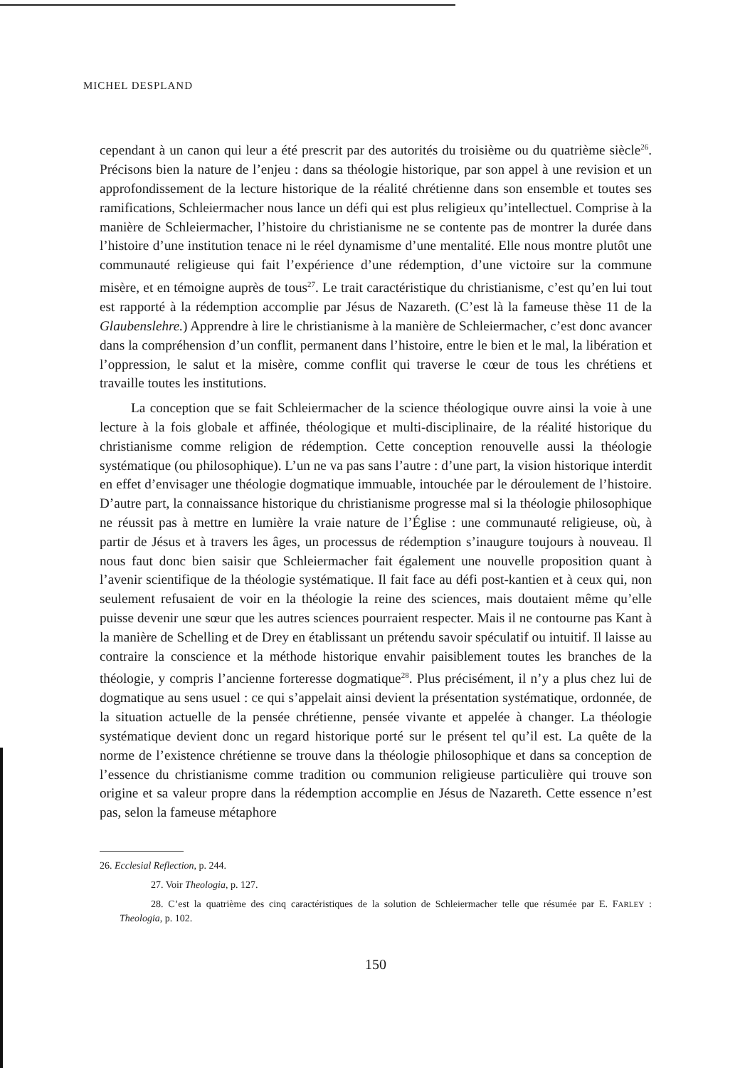MICHEL DESPLAND
cependant à un canon qui leur a été prescrit par des autorités du troisième ou du quatrième siècle<sup>26</sup>. Précisons bien la nature de l’enjeu : dans sa théologie historique, par son appel à une revision et un approfondissement de la lecture historique de la réalité chrétienne dans son ensemble et toutes ses ramifications, Schleiermacher nous lance un défi qui est plus religieux qu’intellectuel. Comprise à la manière de Schleiermacher, l’histoire du christianisme ne se contente pas de montrer la durée dans l’histoire d’une institution tenace ni le réel dynamisme d’une mentalité. Elle nous montre plutôt une communauté religieuse qui fait l’expérience d’une rédemption, d’une victoire sur la commune misère, et en témoigne auprès de tous<sup>27</sup>. Le trait caractéristique du christianisme, c’est qu’en lui tout est rapporté à la rédemption accomplie par Jésus de Nazareth. (C’est là la fameuse thèse 11 de la Glaubenslehre.) Apprendre à lire le christianisme à la manière de Schleiermacher, c’est donc avancer dans la compréhension d’un conflit, permanent dans l’histoire, entre le bien et le mal, la libération et l’oppression, le salut et la misère, comme conflit qui traverse le cœur de tous les chrétiens et travaille toutes les institutions.
La conception que se fait Schleiermacher de la science théologique ouvre ainsi la voie à une lecture à la fois globale et affinée, théologique et multi-disciplinaire, de la réalité historique du christianisme comme religion de rédemption. Cette conception renouvelle aussi la théologie systématique (ou philosophique). L’un ne va pas sans l’autre : d’une part, la vision historique interdit en effet d’envisager une théologie dogmatique immuable, intouchée par le déroulement de l’histoire. D’autre part, la connaissance historique du christianisme progresse mal si la théologie philosophique ne réussit pas à mettre en lumière la vraie nature de l’Église : une communauté religieuse, où, à partir de Jésus et à travers les âges, un processus de rédemption s’inaugure toujours à nouveau. Il nous faut donc bien saisir que Schleiermacher fait également une nouvelle proposition quant à l’avenir scientifique de la théologie systématique. Il fait face au défi post-kantien et à ceux qui, non seulement refusaient de voir en la théologie la reine des sciences, mais doutaient même qu’elle puisse devenir une sœur que les autres sciences pourraient respecter. Mais il ne contourne pas Kant à la manière de Schelling et de Drey en établissant un prétendu savoir spéculatif ou intuitif. Il laisse au contraire la conscience et la méthode historique envahir paisiblement toutes les branches de la théologie, y compris l’ancienne forteresse dogmatique<sup>28</sup>. Plus précisément, il n’y a plus chez lui de dogmatique au sens usuel : ce qui s’appelait ainsi devient la présentation systématique, ordonnée, de la situation actuelle de la pensée chrétienne, pensée vivante et appelée à changer. La théologie systématique devient donc un regard historique porté sur le présent tel qu’il est. La quête de la norme de l’existence chrétienne se trouve dans la théologie philosophique et dans sa conception de l’essence du christianisme comme tradition ou communion religieuse particulière qui trouve son origine et sa valeur propre dans la rédemption accomplie en Jésus de Nazareth. Cette essence n’est pas, selon la fameuse métaphore
26. Ecclesial Reflection, p. 244.
27. Voir Theologia, p. 127.
28. C’est la quatrième des cinq caractéristiques de la solution de Schleiermacher telle que résumée par E. FARLEY : Theologia, p. 102.
150